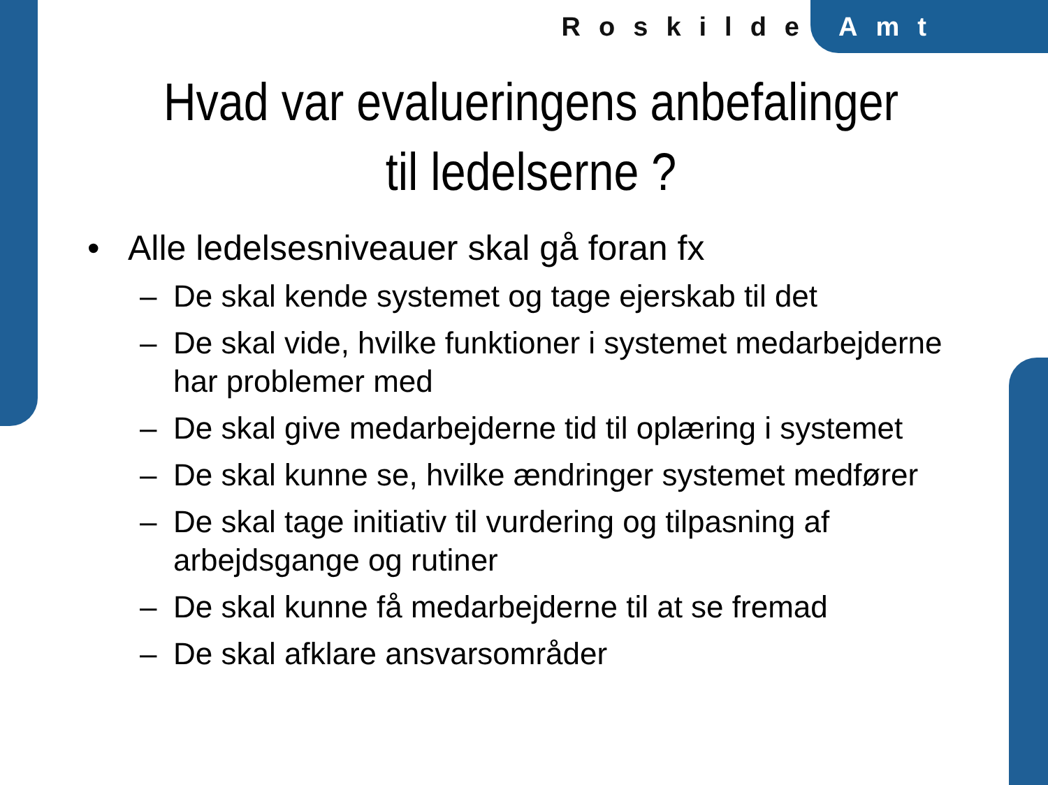Roskilde Amt
Hvad var evalueringens anbefalinger til ledelserne ?
• Alle ledelsesniveauer skal gå foran fx
– De skal kende systemet og tage ejerskab til det
– De skal vide, hvilke funktioner i systemet medarbejderne har problemer med
– De skal give medarbejderne tid til oplæring i systemet
– De skal kunne se, hvilke ændringer systemet medfører
– De skal tage initiativ til vurdering og tilpasning af arbejdsgange og rutiner
– De skal kunne få medarbejderne til at se fremad
– De skal afklare ansvarsområder